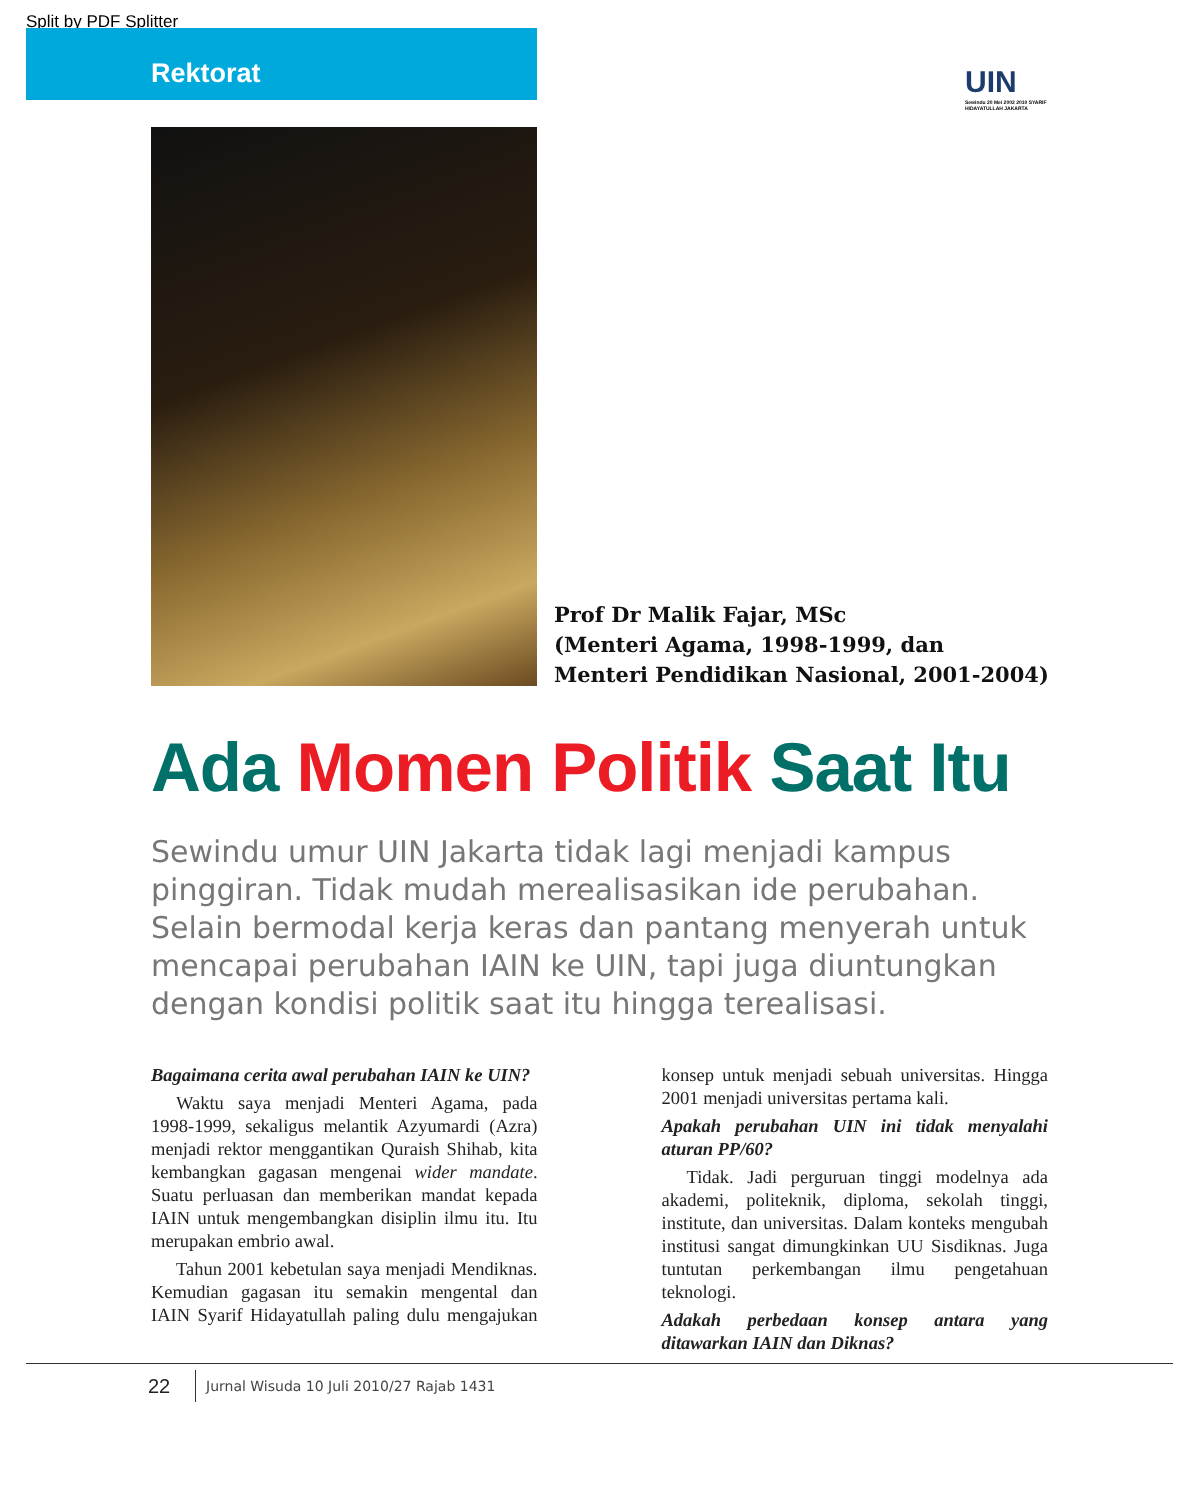Split by PDF Splitter
Rektorat
UIN
Sewindu 20 Mei 2002 2010 SYARIF HIDAYATULLAH JAKARTA
Prof Dr Malik Fajar, MSc
(Menteri Agama, 1998-1999, dan
Menteri Pendidikan Nasional, 2001-2004)
Ada Momen Politik Saat Itu
Sewindu umur UIN Jakarta tidak lagi menjadi kampus pinggiran. Tidak mudah merealisasikan ide perubahan. Selain bermodal kerja keras dan pantang menyerah untuk mencapai perubahan IAIN ke UIN, tapi juga diuntungkan dengan kondisi politik saat itu hingga terealisasi.
Bagaimana cerita awal perubahan IAIN ke UIN?
Waktu saya menjadi Menteri Agama, pada 1998-1999, sekaligus melantik Azyumardi (Azra) menjadi rektor menggantikan Quraish Shihab, kita kembangkan gagasan mengenai wider mandate. Suatu perluasan dan memberikan mandat kepada IAIN untuk mengembangkan disiplin ilmu itu. Itu merupakan embrio awal.
Tahun 2001 kebetulan saya menjadi Mendiknas. Kemudian gagasan itu semakin mengental dan IAIN Syarif Hidayatullah paling dulu mengajukan konsep untuk menjadi sebuah universitas. Hingga 2001 menjadi universitas pertama kali.
Apakah perubahan UIN ini tidak menyalahi aturan PP/60?
Tidak. Jadi perguruan tinggi modelnya ada akademi, politeknik, diploma, sekolah tinggi, institute, dan universitas. Dalam konteks mengubah institusi sangat dimungkinkan UU Sisdiknas. Juga tuntutan perkembangan ilmu pengetahuan teknologi.
Adakah perbedaan konsep antara yang ditawarkan IAIN dan Diknas?
22
Jurnal Wisuda 10 Juli 2010/27 Rajab 1431